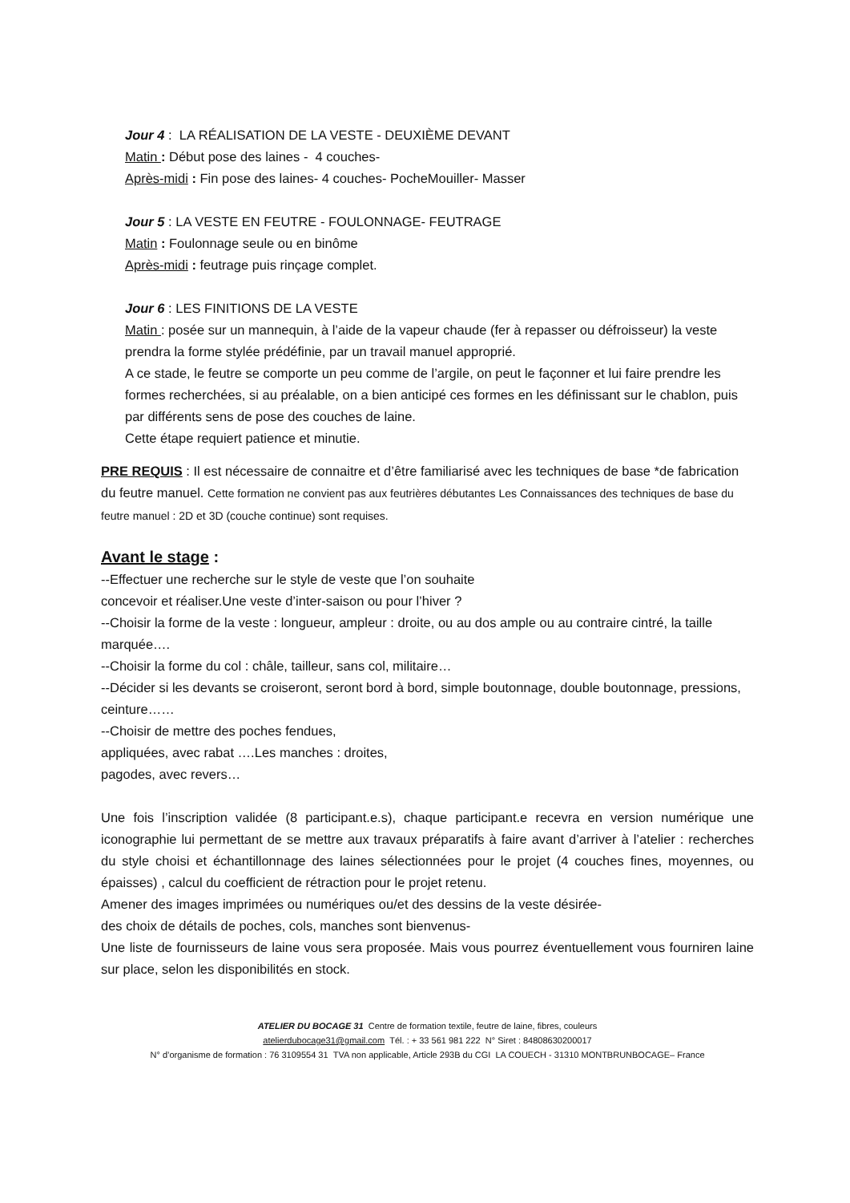Jour 4 : LA RÉALISATION DE LA VESTE - DEUXIÈME DEVANT
Matin : Début pose des laines - 4 couches-
Après-midi : Fin pose des laines- 4 couches- PocheMouiller- Masser
Jour 5 : LA VESTE EN FEUTRE - FOULONNAGE- FEUTRAGE
Matin : Foulonnage seule ou en binôme
Après-midi : feutrage puis rinçage complet.
Jour 6 : LES FINITIONS DE LA VESTE
Matin : posée sur un mannequin, à l’aide de la vapeur chaude (fer à repasser ou défroisseur) la veste prendra la forme stylée prédéfinie, par un travail manuel approprié.
A ce stade, le feutre se comporte un peu comme de l’argile, on peut le façonner et lui faire prendre les formes recherchées, si au préalable, on a bien anticipé ces formes en les définissant sur le chablon, puis par différents sens de pose des couches de laine.
Cette étape requiert patience et minutie.
PRE REQUIS : Il est nécessaire de connaitre et d’être familiarisé avec les techniques de base *de fabrication du feutre manuel. Cette formation ne convient pas aux feutrières débutantes Les Connaissances des techniques de base du feutre manuel : 2D et 3D (couche continue) sont requises.
Avant le stage :
--Effectuer une recherche sur le style de veste que l’on souhaite
concevoir et réaliser.Une veste d’inter-saison ou pour l’hiver ?
--Choisir la forme de la veste : longueur, ampleur : droite, ou au dos ample ou au contraire cintré, la taille marquée….
--Choisir la forme du col : châle, tailleur, sans col, militaire…
--Décider si les devants se croiseront, seront bord à bord, simple boutonnage, double boutonnage, pressions, ceinture……
--Choisir de mettre des poches fendues,
appliquées, avec rabat ….Les manches : droites,
pagodes, avec revers…
Une fois l’inscription validée (8 participant.e.s), chaque participant.e recevra en version numérique une iconographie lui permettant de se mettre aux travaux préparatifs à faire avant d’arriver à l’atelier : recherches du style choisi et échantillonnage des laines sélectionnées pour le projet (4 couches fines, moyennes, ou épaisses) , calcul du coefficient de rétraction pour le projet retenu.
Amener des images imprimées ou numériques ou/et des dessins de la veste désirée- des choix de détails de poches, cols, manches sont bienvenus-
Une liste de fournisseurs de laine vous sera proposée. Mais vous pourrez éventuellement vous fourniren laine sur place, selon les disponibilités en stock.
ATELIER DU BOCAGE 31 Centre de formation textile, feutre de laine, fibres, couleurs
atelierdubocage31@gmail.com Tél. : + 33 561 981 222 N° Siret : 84808630200017
N° d’organisme de formation : 76 3109554 31 TVA non applicable, Article 293B du CGI LA COUECH - 31310 MONTBRUNBOCAGE– France